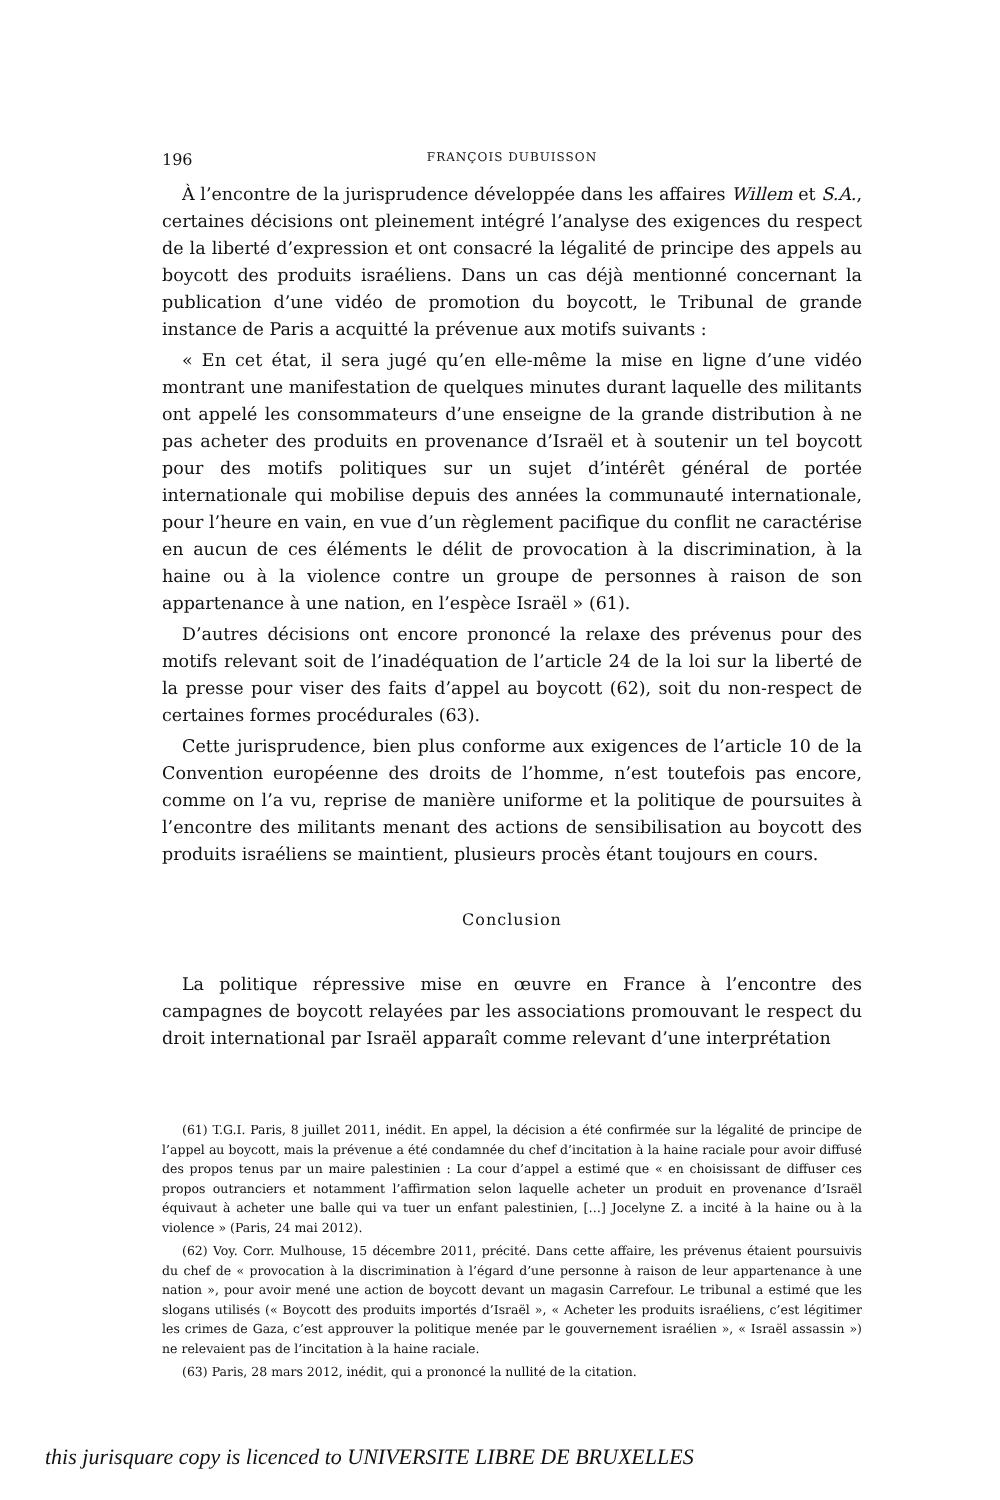196 FRANÇOIS DUBUISSON
À l’encontre de la jurisprudence développée dans les affaires Willem et S.A., certaines décisions ont pleinement intégré l’analyse des exigences du respect de la liberté d’expression et ont consacré la légalité de principe des appels au boycott des produits israéliens. Dans un cas déjà mentionné concernant la publication d’une vidéo de promotion du boycott, le Tribunal de grande instance de Paris a acquitté la prévenue aux motifs suivants :
« En cet état, il sera jugé qu’en elle-même la mise en ligne d’une vidéo montrant une manifestation de quelques minutes durant laquelle des militants ont appelé les consommateurs d’une enseigne de la grande distribution à ne pas acheter des produits en provenance d’Israël et à soutenir un tel boycott pour des motifs politiques sur un sujet d’intérêt général de portée internationale qui mobilise depuis des années la communauté internationale, pour l’heure en vain, en vue d’un règlement pacifique du conflit ne caractérise en aucun de ces éléments le délit de provocation à la discrimination, à la haine ou à la violence contre un groupe de personnes à raison de son appartenance à une nation, en l’espèce Israël » (61).
D’autres décisions ont encore prononcé la relaxe des prévenus pour des motifs relevant soit de l’inadéquation de l’article 24 de la loi sur la liberté de la presse pour viser des faits d’appel au boycott (62), soit du non-respect de certaines formes procédurales (63).
Cette jurisprudence, bien plus conforme aux exigences de l’article 10 de la Convention européenne des droits de l’homme, n’est toutefois pas encore, comme on l’a vu, reprise de manière uniforme et la politique de poursuites à l’encontre des militants menant des actions de sensibilisation au boycott des produits israéliens se maintient, plusieurs procès étant toujours en cours.
Conclusion
La politique répressive mise en œuvre en France à l’encontre des campagnes de boycott relayées par les associations promouvant le respect du droit international par Israël apparaît comme relevant d’une interprétation
(61) T.G.I. Paris, 8 juillet 2011, inédit. En appel, la décision a été confirmée sur la légalité de principe de l’appel au boycott, mais la prévenue a été condamnée du chef d’incitation à la haine raciale pour avoir diffusé des propos tenus par un maire palestinien : La cour d’appel a estimé que « en choisissant de diffuser ces propos outranciers et notamment l’affirmation selon laquelle acheter un produit en provenance d’Israël équivaut à acheter une balle qui va tuer un enfant palestinien, […] Jocelyne Z. a incité à la haine ou à la violence » (Paris, 24 mai 2012).
(62) Voy. Corr. Mulhouse, 15 décembre 2011, précité. Dans cette affaire, les prévenus étaient poursuivis du chef de « provocation à la discrimination à l’égard d’une personne à raison de leur appartenance à une nation », pour avoir mené une action de boycott devant un magasin Carrefour. Le tribunal a estimé que les slogans utilisés (« Boycott des produits importés d’Israël », « Acheter les produits israéliens, c’est légitimer les crimes de Gaza, c’est approuver la politique menée par le gouvernement israélien », « Israël assassin ») ne relevaient pas de l’incitation à la haine raciale.
(63) Paris, 28 mars 2012, inédit, qui a prononcé la nullité de la citation.
this jurisquare copy is licenced to UNIVERSITE LIBRE DE BRUXELLES